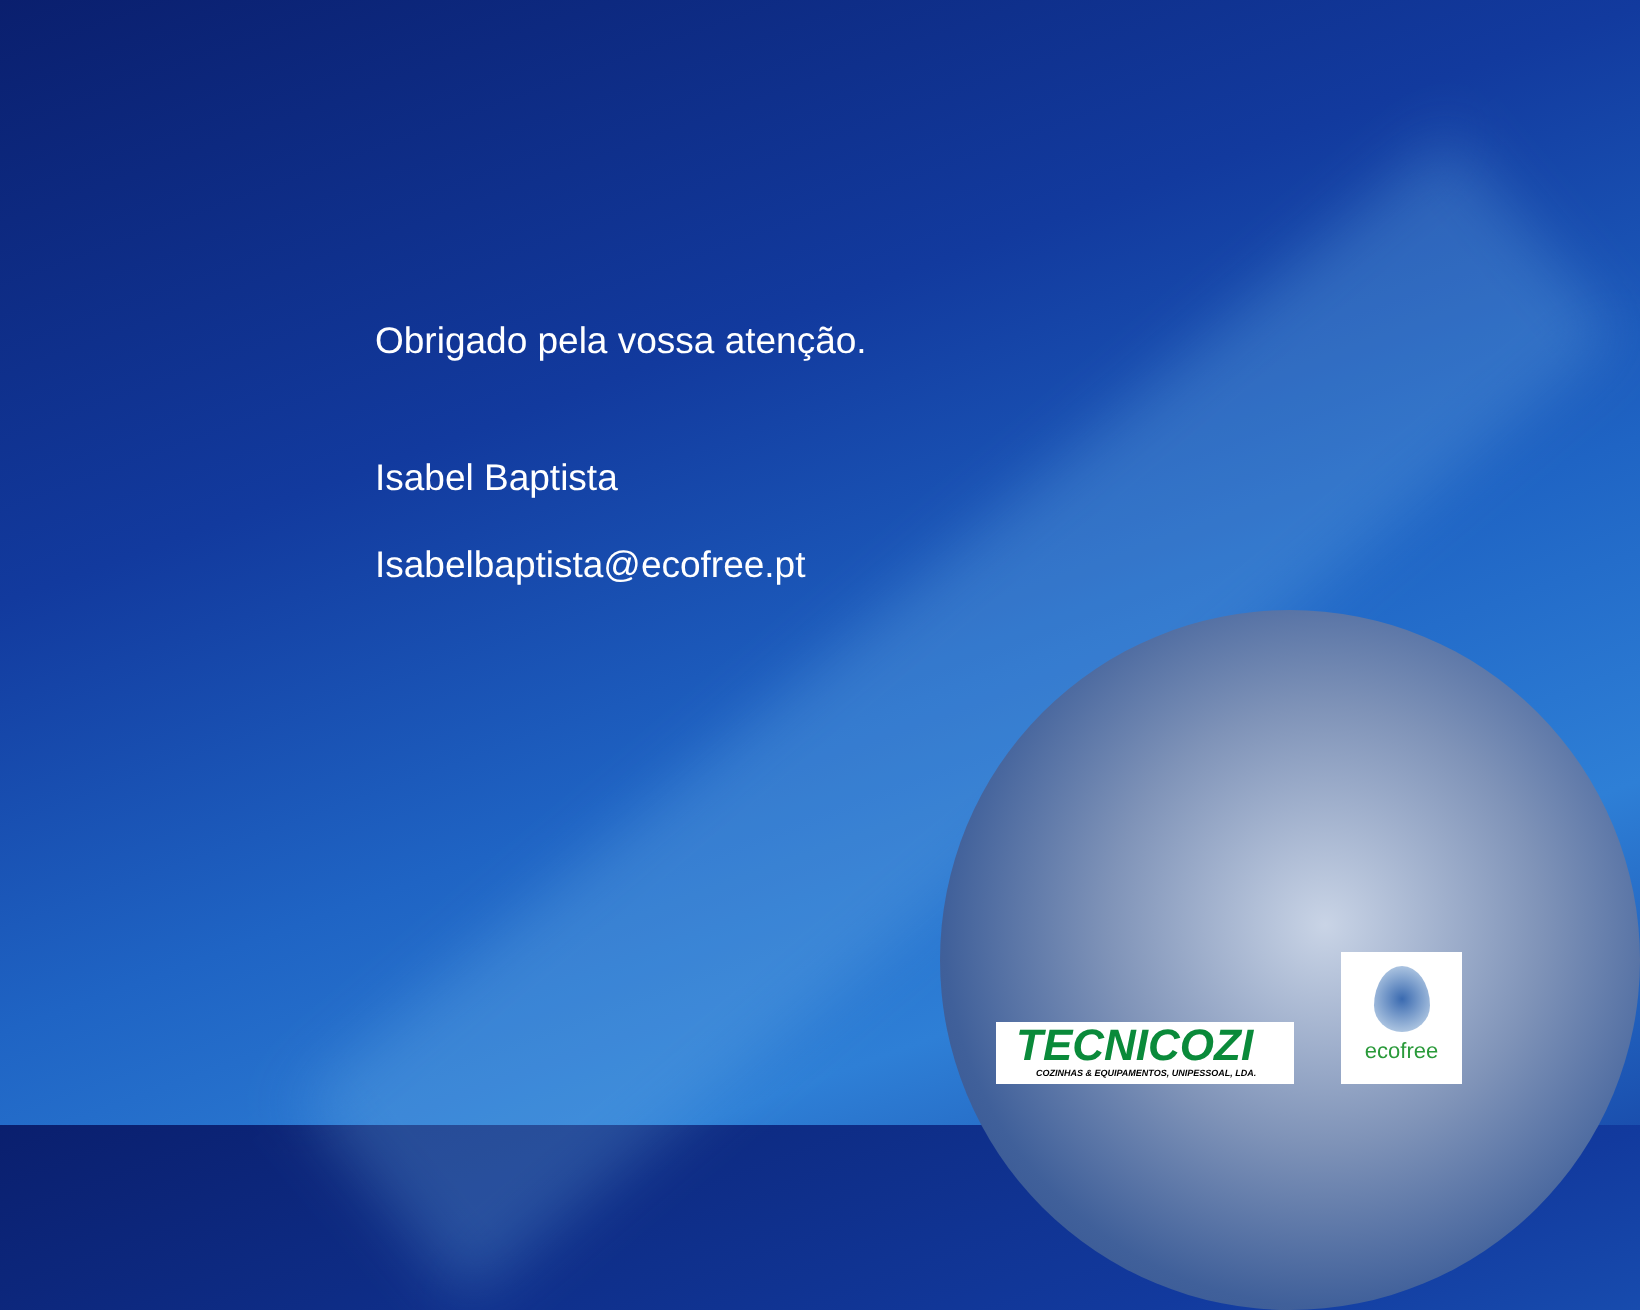Obrigado pela vossa atenção.
Isabel Baptista
Isabelbaptista@ecofree.pt
TECNICOZI
COZINHAS & EQUIPAMENTOS, UNIPESSOAL, LDA.
ecofree